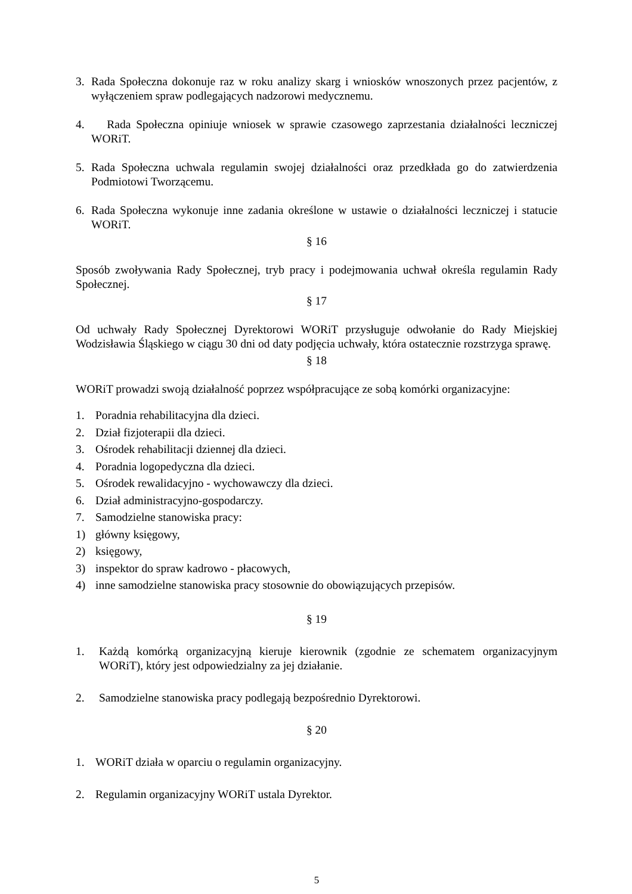3. Rada Społeczna dokonuje raz w roku analizy skarg i wniosków wnoszonych przez pacjentów, z wyłączeniem spraw podlegających nadzorowi medycznemu.
4. Rada Społeczna opiniuje wniosek w sprawie czasowego zaprzestania działalności leczniczej WORiT.
5. Rada Społeczna uchwala regulamin swojej działalności oraz przedkłada go do zatwierdzenia Podmiotowi Tworzącemu.
6. Rada Społeczna wykonuje inne zadania określone w ustawie o działalności leczniczej i statucie WORiT.
§ 16
Sposób zwoływania Rady Społecznej, tryb pracy i podejmowania uchwał określa regulamin Rady Społecznej.
§ 17
Od uchwały Rady Społecznej Dyrektorowi WORiT przysługuje odwołanie do Rady Miejskiej Wodzisławia Śląskiego w ciągu 30 dni od daty podjęcia uchwały, która ostatecznie rozstrzyga sprawę.
§ 18
WORiT prowadzi swoją działalność poprzez współpracujące ze sobą komórki organizacyjne:
1. Poradnia rehabilitacyjna dla dzieci.
2. Dział fizjoterapii dla dzieci.
3. Ośrodek rehabilitacji dziennej dla dzieci.
4. Poradnia logopedyczna dla dzieci.
5. Ośrodek rewalidacyjno - wychowawczy dla dzieci.
6. Dział administracyjno-gospodarczy.
7. Samodzielne stanowiska pracy:
1) główny księgowy,
2) księgowy,
3) inspektor do spraw kadrowo - płacowych,
4) inne samodzielne stanowiska pracy stosownie do obowiązujących przepisów.
§ 19
1. Każdą komórką organizacyjną kieruje kierownik (zgodnie ze schematem organizacyjnym WORiT), który jest odpowiedzialny za jej działanie.
2. Samodzielne stanowiska pracy podlegają bezpośrednio Dyrektorowi.
§ 20
1. WORiT działa w oparciu o regulamin organizacyjny.
2. Regulamin organizacyjny WORiT ustala Dyrektor.
5